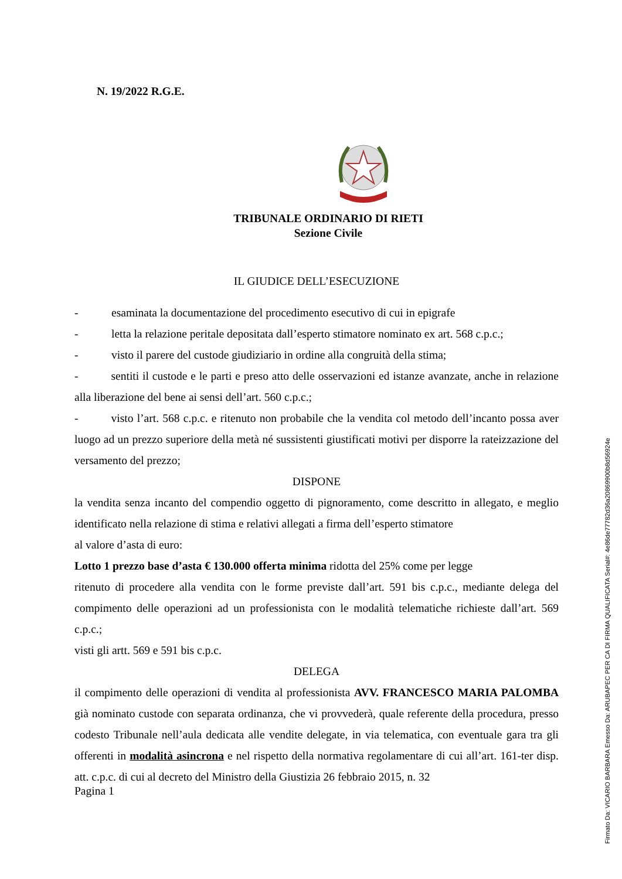N. 19/2022 R.G.E.
TRIBUNALE ORDINARIO DI RIETI
Sezione Civile
IL GIUDICE DELL’ESECUZIONE
- esaminata la documentazione del procedimento esecutivo di cui in epigrafe
- letta la relazione peritale depositata dall’esperto stimatore nominato ex art. 568 c.p.c.;
- visto il parere del custode giudiziario in ordine alla congruità della stima;
- sentiti il custode e le parti e preso atto delle osservazioni ed istanze avanzate, anche in relazione alla liberazione del bene ai sensi dell’art. 560 c.p.c.;
- visto l’art. 568 c.p.c. e ritenuto non probabile che la vendita col metodo dell’incanto possa aver luogo ad un prezzo superiore della metà né sussistenti giustificati motivi per disporre la rateizzazione del versamento del prezzo;
DISPONE
la vendita senza incanto del compendio oggetto di pignoramento, come descritto in allegato, e meglio identificato nella relazione di stima e relativi allegati a firma dell’esperto stimatore
al valore d’asta di euro:
Lotto 1 prezzo base d’asta € 130.000 offerta minima ridotta del 25% come per legge
ritenuto di procedere alla vendita con le forme previste dall’art. 591 bis c.p.c., mediante delega del compimento delle operazioni ad un professionista con le modalità telematiche richieste dall’art. 569 c.p.c.;
visti gli artt. 569 e 591 bis c.p.c.
DELEGA
il compimento delle operazioni di vendita al professionista AVV. FRANCESCO MARIA PALOMBA già nominato custode con separata ordinanza, che vi provvederà, quale referente della procedura, presso codesto Tribunale nell’aula dedicata alle vendite delegate, in via telematica, con eventuale gara tra gli offerenti in modalità asincrona e nel rispetto della normativa regolamentare di cui all’art. 161-ter disp. att. c.p.c. di cui al decreto del Ministro della Giustizia 26 febbraio 2015, n. 32
Pagina 1
Firmato Da: VICARIO BARBARA Emesso Da: ARUBAPEC PER CA DI FIRMA QUALIFICATA Serial#: 4e86de77782d36a20869900b8d56924e